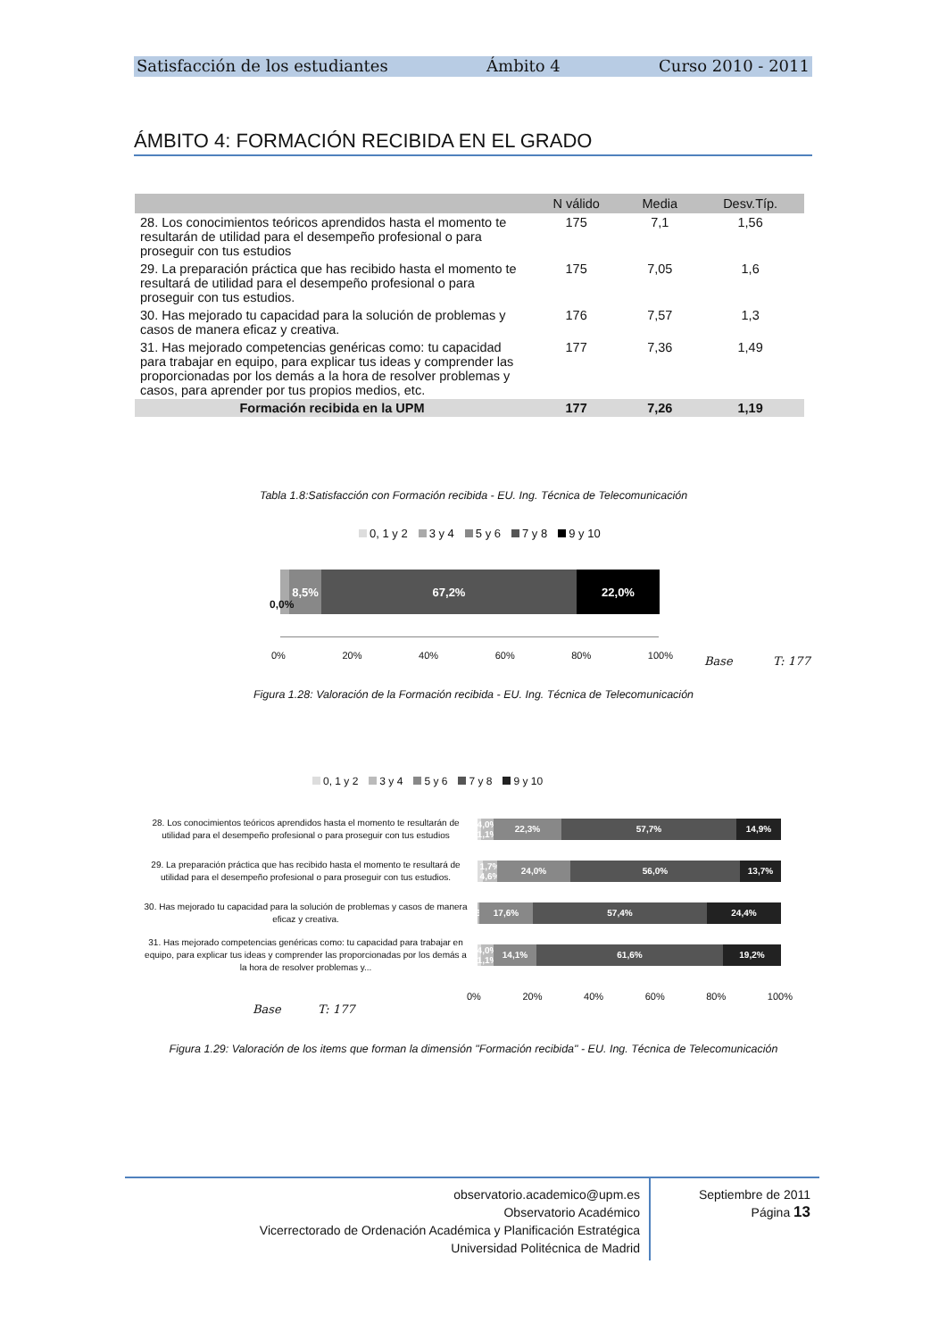Satisfacción de los estudiantes Ámbito 4 Curso 2010 - 2011
ÁMBITO 4: FORMACIÓN RECIBIDA EN EL GRADO
| | N válido | Media | Desv.Típ. |
| --- | --- | --- | --- |
| 28. Los conocimientos teóricos aprendidos hasta el momento te resultarán de utilidad para el desempeño profesional o para proseguir con tus estudios | 175 | 7,1 | 1,56 |
| 29. La preparación práctica que has recibido hasta el momento te resultará de utilidad para el desempeño profesional o para proseguir con tus estudios. | 175 | 7,05 | 1,6 |
| 30. Has mejorado tu capacidad para la solución de problemas y casos de manera eficaz y creativa. | 176 | 7,57 | 1,3 |
| 31. Has mejorado competencias genéricas como: tu capacidad para trabajar en equipo, para explicar tus ideas y comprender las proporcionadas por los demás a la hora de resolver problemas y casos, para aprender por tus propios medios, etc. | 177 | 7,36 | 1,49 |
| Formación recibida en la UPM | 177 | 7,26 | 1,19 |
Tabla 1.8:Satisfacción con Formación recibida - EU. Ing. Técnica de Telecomunicación
0, 1 y 2 3 y 4 5 y 6 7 y 8 9 y 10
8,5% 67,2% 22,0%
0,0%
0% 20% 40% 60% 80% 100% Base T: 177
Figura 1.28: Valoración de la Formación recibida - EU. Ing. Técnica de Telecomunicación
0, 1 y 2 3 y 4 5 y 6 7 y 8 9 y 10
28. Los conocimientos teóricos aprendidos hasta el momento te resultarán de utilidad para el desempeño profesional o para proseguir con tus estudios
4,0% 1,1%
22,3% 57,7% 14,9%
29. La preparación práctica que has recibido hasta el momento te resultará de utilidad para el desempeño profesional o para proseguir con tus estudios.
1,7% 4,6%
24,0% 56,0% 13,7%
30. Has mejorado tu capacidad para la solución de problemas y casos de manera eficaz y creativa.
0,6%
17,6% 57,4% 24,4%
31. Has mejorado competencias genéricas como: tu capacidad para trabajar en equipo, para explicar tus ideas y comprender las proporcionadas por los demás a la hora de resolver problemas y...
4,0% 1,1%
14,1% 61,6% 19,2%
0% 20% 40% 60% 80% 100%
Base T: 177
Figura 1.29: Valoración de los items que forman la dimensión "Formación recibida" - EU. Ing. Técnica de Telecomunicación
observatorio.academico@upm.es
Observatorio Académico
Vicerrectorado de Ordenación Académica y Planificación Estratégica
Universidad Politécnica de Madrid
Septiembre de 2011
Página 13